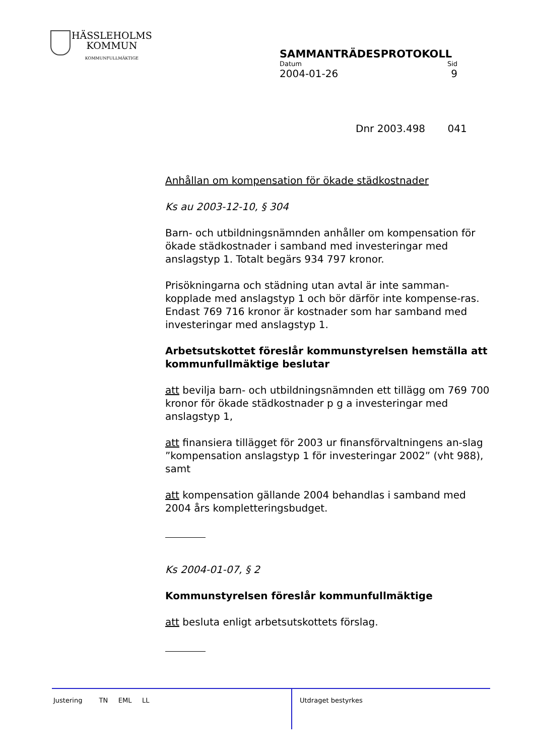HÄSSLEHOLMS
KOMMUN
KOMMUNFULLMÄKTIGE
SAMMANTRÄDESPROTOKOLL
Datum Sid
2004-01-26 9
Dnr 2003.498 041
Anhållan om kompensation för ökade städkostnader
Ks au 2003-12-10, § 304
Barn- och utbildningsnämnden anhåller om kompensation för ökade städkostnader i samband med investeringar med anslagstyp 1. Totalt begärs 934 797 kronor.
Prisökningarna och städning utan avtal är inte samman-kopplade med anslagstyp 1 och bör därför inte kompense-ras. Endast 769 716 kronor är kostnader som har samband med investeringar med anslagstyp 1.
Arbetsutskottet föreslår kommunstyrelsen hemställa att kommunfullmäktige beslutar
att bevilja barn- och utbildningsnämnden ett tillägg om 769 700 kronor för ökade städkostnader p g a investeringar med anslagstyp 1,
att finansiera tillägget för 2003 ur finansförvaltningens an-slag ”kompensation anslagstyp 1 för investeringar 2002” (vht 988), samt
att kompensation gällande 2004 behandlas i samband med 2004 års kompletteringsbudget.
Ks 2004-01-07, § 2
Kommunstyrelsen föreslår kommunfullmäktige
att besluta enligt arbetsutskottets förslag.
Justering TN EML LL
Utdraget bestyrkes